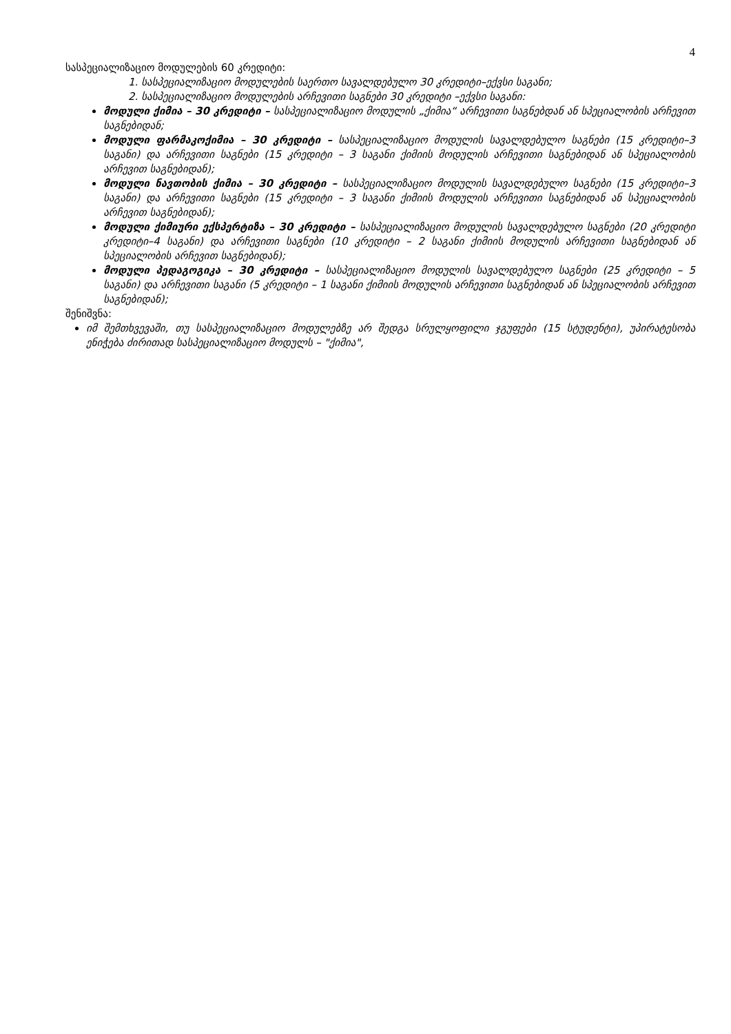4
სასპეციალიზაციო მოდულების 60 კრედიტი:
1. სასპეციალიზაციო მოდულების საერთო სავალდებულო 30 კრედიტი–ექვსი საგანი;
2. სასპეციალიზაციო მოდულების არჩევითი საგნები 30 კრედიტი –ექვსი საგანი:
მოდული ქიმია – 30 კრედიტი – სასპეციალიზაციო მოდულის „ქიმია“ არჩევითი საგნებდან ან სპეციალობის არჩევით საგნებიდან;
მოდული ფარმაკოქიმია – 30 კრედიტი – სასპეციალიზაციო მოდულის სავალდებულო საგნები (15 კრედიტი–3 საგანი) და არჩევითი საგნები (15 კრედიტი – 3 საგანი ქიმიის მოდულის არჩევითი საგნებიდან ან სპეციალობის არჩევით საგნებიდან);
მოდული ნავთობის ქიმია – 30 კრედიტი – სასპეციალიზაციო მოდულის სავალდებულო საგნები (15 კრედიტი–3 საგანი) და არჩევითი საგნები (15 კრედიტი – 3 საგანი ქიმიის მოდულის არჩევითი საგნებიდან ან სპეციალობის არჩევით საგნებიდან);
მოდული ქიმიური ექსპერტიზა – 30 კრედიტი – სასპეციალიზაციო მოდულის სავალდებულო საგნები (20 კრედიტი კრედიტი–4 საგანი) და არჩევითი საგნები (10 კრედიტი – 2 საგანი ქიმიის მოდულის არჩევითი საგნებიდან ან სპეციალობის არჩევით საგნებიდან);
მოდული პედაგოგიკა – 30 კრედიტი – სასპეციალიზაციო მოდულის სავალდებულო საგნები (25 კრედიტი – 5 საგანი) და არჩევითი საგანი (5 კრედიტი – 1 საგანი ქიმიის მოდულის არჩევითი საგნებიდან ან სპეციალობის არჩევით საგნებიდან);
შენიშვნა:
იმ შემთხვევაში, თუ სასპეციალიზაციო მოდულებზე არ შედგა სრულყოფილი ჯგუფები (15 სტუდენტი), უპირატესობა ენიჭება ძირითად სასპეციალიზაციო მოდულს – "ქიმია",